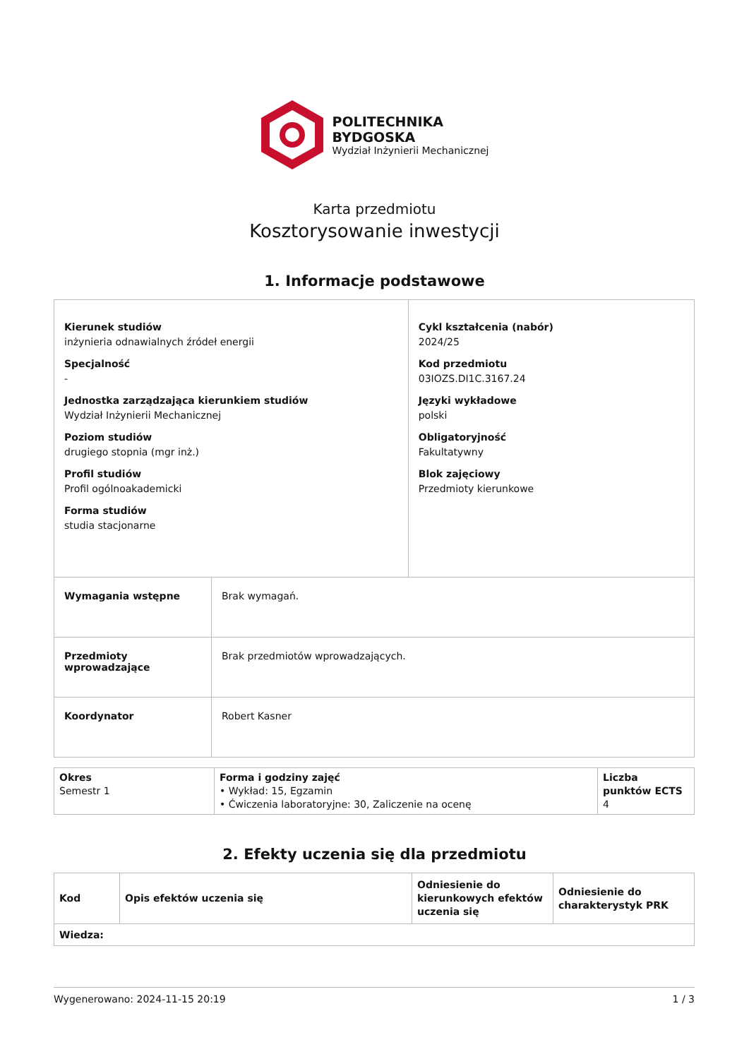POLITECHNIKA
BYDGOSKA
Wydział Inżynierii Mechanicznej
Karta przedmiotu
Kosztorysowanie inwestycji
1. Informacje podstawowe
| Kierunek studiów inżynieria odnawialnych źródeł energii Specjalność - Jednostka zarządzająca kierunkiem studiów Wydział Inżynierii Mechanicznej Poziom studiów drugiego stopnia (mgr inż.) Profil studiów Profil ogólnoakademicki Forma studiów studia stacjonarne | | Cykl kształcenia (nabór) 2024/25 Kod przedmiotu 03IOZS.DI1C.3167.24 Języki wykładowe polski Obligatoryjność Fakultatywny Blok zajęciowy Przedmioty kierunkowe |
| Wymagania wstępne | Brak wymagań. | |
| Przedmioty wprowadzające | Brak przedmiotów wprowadzających. | |
| Koordynator | Robert Kasner | |
| Okres Semestr 1 | Forma i godziny zajęć • Wykład: 15, Egzamin • Ćwiczenia laboratoryjne: 30, Zaliczenie na ocenę | Liczba punktów ECTS 4 |
2. Efekty uczenia się dla przedmiotu
| Kod | Opis efektów uczenia się | Odniesienie do kierunkowych efektów uczenia się | Odniesienie do charakterystyk PRK |
| --- | --- | --- | --- |
| Wiedza: | | | |
Wygenerowano: 2024-11-15 20:19 1 / 3